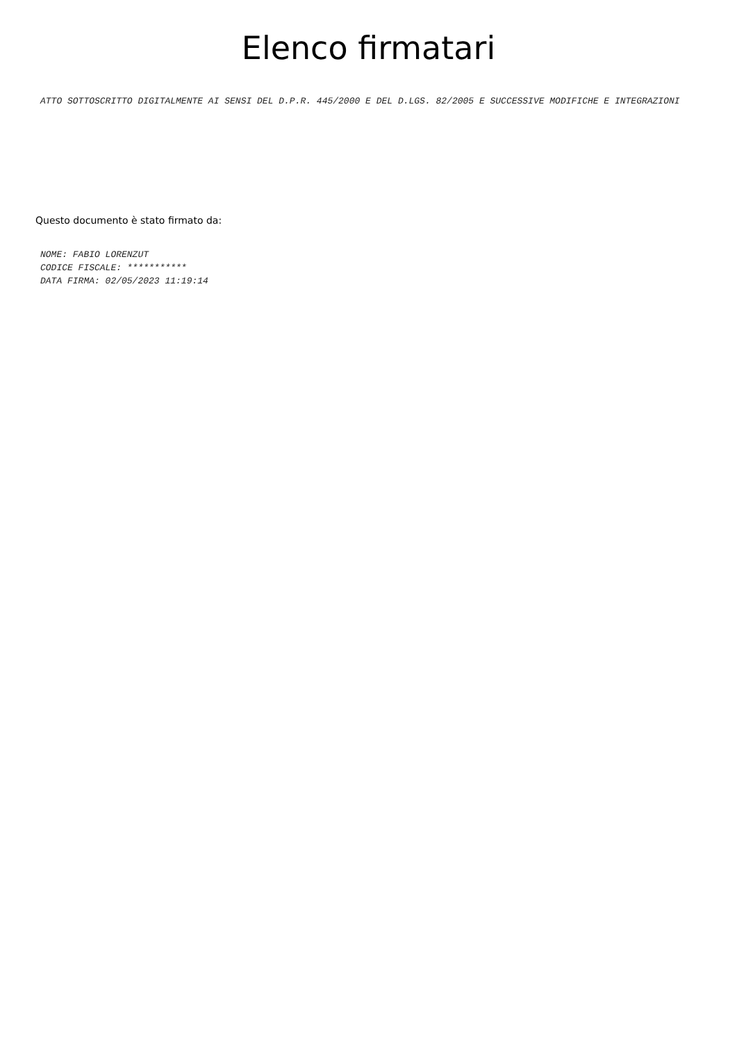Elenco firmatari
ATTO SOTTOSCRITTO DIGITALMENTE AI SENSI DEL D.P.R. 445/2000 E DEL D.LGS. 82/2005 E SUCCESSIVE MODIFICHE E INTEGRAZIONI
Questo documento è stato firmato da:
NOME: FABIO LORENZUT
CODICE FISCALE: ***********
DATA FIRMA: 02/05/2023 11:19:14